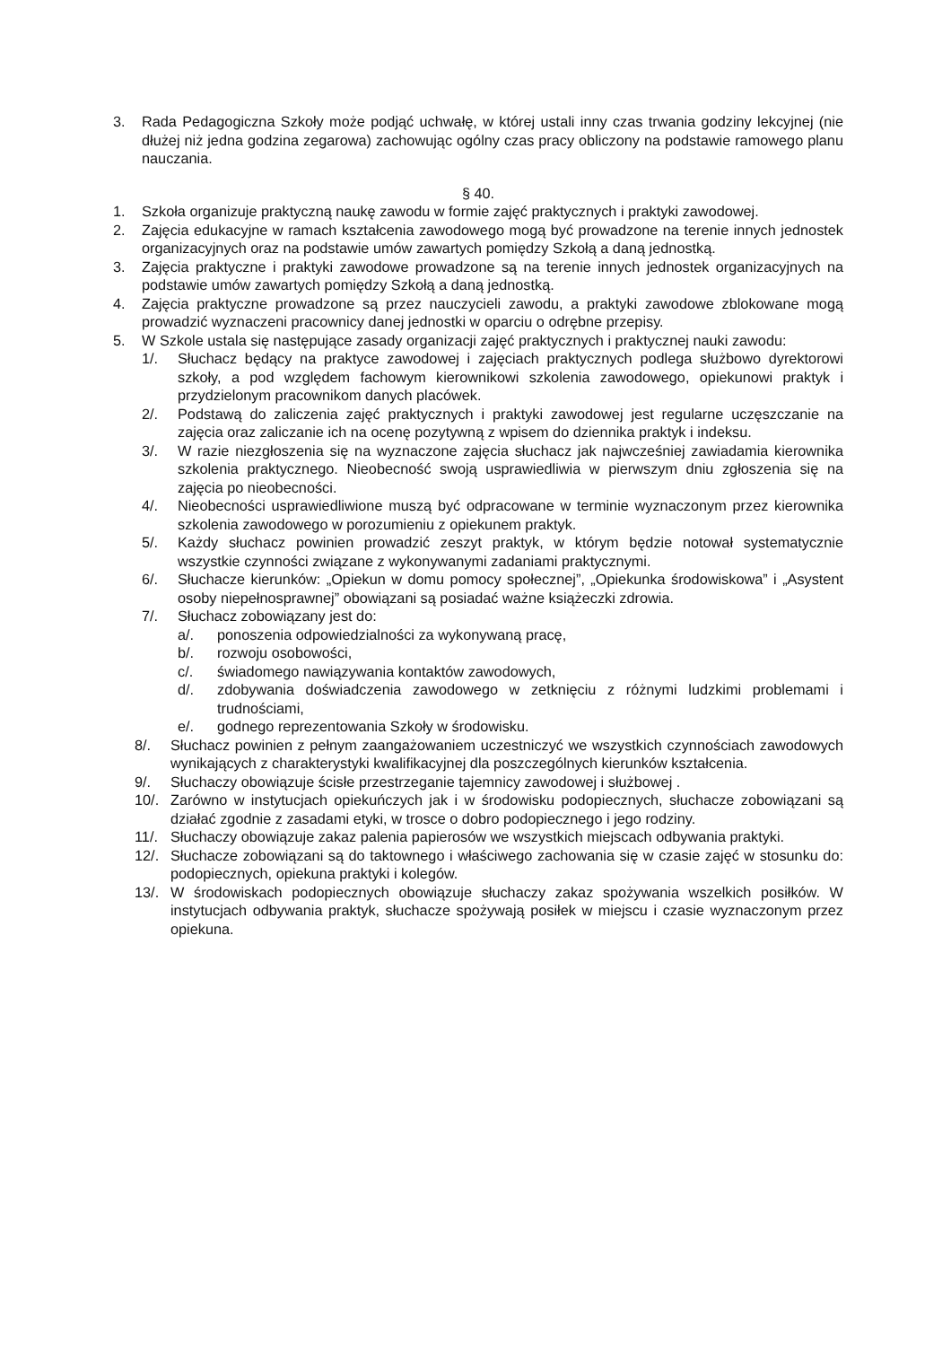3. Rada Pedagogiczna Szkoły może podjąć uchwałę, w której ustali inny czas trwania godziny lekcyjnej (nie dłużej niż jedna godzina zegarowa) zachowując ogólny czas pracy obliczony na podstawie ramowego planu nauczania.
§ 40.
1. Szkoła organizuje praktyczną naukę zawodu w formie zajęć praktycznych i praktyki zawodowej.
2. Zajęcia edukacyjne w ramach kształcenia zawodowego mogą być prowadzone na terenie innych jednostek organizacyjnych oraz na podstawie umów zawartych pomiędzy Szkołą a daną jednostką.
3. Zajęcia praktyczne i praktyki zawodowe prowadzone są na terenie innych jednostek organizacyjnych na podstawie umów zawartych pomiędzy Szkołą a daną jednostką.
4. Zajęcia praktyczne prowadzone są przez nauczycieli zawodu, a praktyki zawodowe zblokowane mogą prowadzić wyznaczeni pracownicy danej jednostki w oparciu o odrębne przepisy.
5. W Szkole ustala się następujące zasady organizacji zajęć praktycznych i praktycznej nauki zawodu:
1/. Słuchacz będący na praktyce zawodowej i zajęciach praktycznych podlega służbowo dyrektorowi szkoły, a pod względem fachowym kierownikowi szkolenia zawodowego, opiekunowi praktyk i przydzielonym pracownikom danych placówek.
2/. Podstawą do zaliczenia zajęć praktycznych i praktyki zawodowej jest regularne uczęszczanie na zajęcia oraz zaliczanie ich na ocenę pozytywną z wpisem do dziennika praktyk i indeksu.
3/. W razie niezgłoszenia się na wyznaczone zajęcia słuchacz jak najwcześniej zawiadamia kierownika szkolenia praktycznego. Nieobecność swoją usprawiedliwia w pierwszym dniu zgłoszenia się na zajęcia po nieobecności.
4/. Nieobecności usprawiedliwione muszą być odpracowane w terminie wyznaczonym przez kierownika szkolenia zawodowego w porozumieniu z opiekunem praktyk.
5/. Każdy słuchacz powinien prowadzić zeszyt praktyk, w którym będzie notował systematycznie wszystkie czynności związane z wykonywanymi zadaniami praktycznymi.
6/. Słuchacze kierunków: „Opiekun w domu pomocy społecznej”, „Opiekunka środowiskowa” i „Asystent osoby niepełnosprawnej” obowiązani są posiadać ważne książeczki zdrowia.
7/. Słuchacz zobowiązany jest do:
a/. ponoszenia odpowiedzialności za wykonywaną pracę,
b/. rozwoju osobowości,
c/. świadomego nawiązywania kontaktów zawodowych,
d/. zdobywania doświadczenia zawodowego w zetknięciu z różnymi ludzkimi problemami i trudnościami,
e/. godnego reprezentowania Szkoły w środowisku.
8/. Słuchacz powinien z pełnym zaangażowaniem uczestniczyć we wszystkich czynnościach zawodowych wynikających z charakterystyki kwalifikacyjnej dla poszczególnych kierunków kształcenia.
9/. Słuchaczy obowiązuje ścisłe przestrzeganie tajemnicy zawodowej i służbowej .
10/. Zarówno w instytucjach opiekuńczych jak i w środowisku podopiecznych, słuchacze zobowiązani są działać zgodnie z zasadami etyki, w trosce o dobro podopiecznego i jego rodziny.
11/. Słuchaczy obowiązuje zakaz palenia papierosów we wszystkich miejscach odbywania praktyki.
12/. Słuchacze zobowiązani są do taktownego i właściwego zachowania się w czasie zajęć w stosunku do: podopiecznych, opiekuna praktyki i kolegów.
13/. W środowiskach podopiecznych obowiązuje słuchaczy zakaz spożywania wszelkich posiłków. W instytucjach odbywania praktyk, słuchacze spożywają posiłek w miejscu i czasie wyznaczonym przez opiekuna.